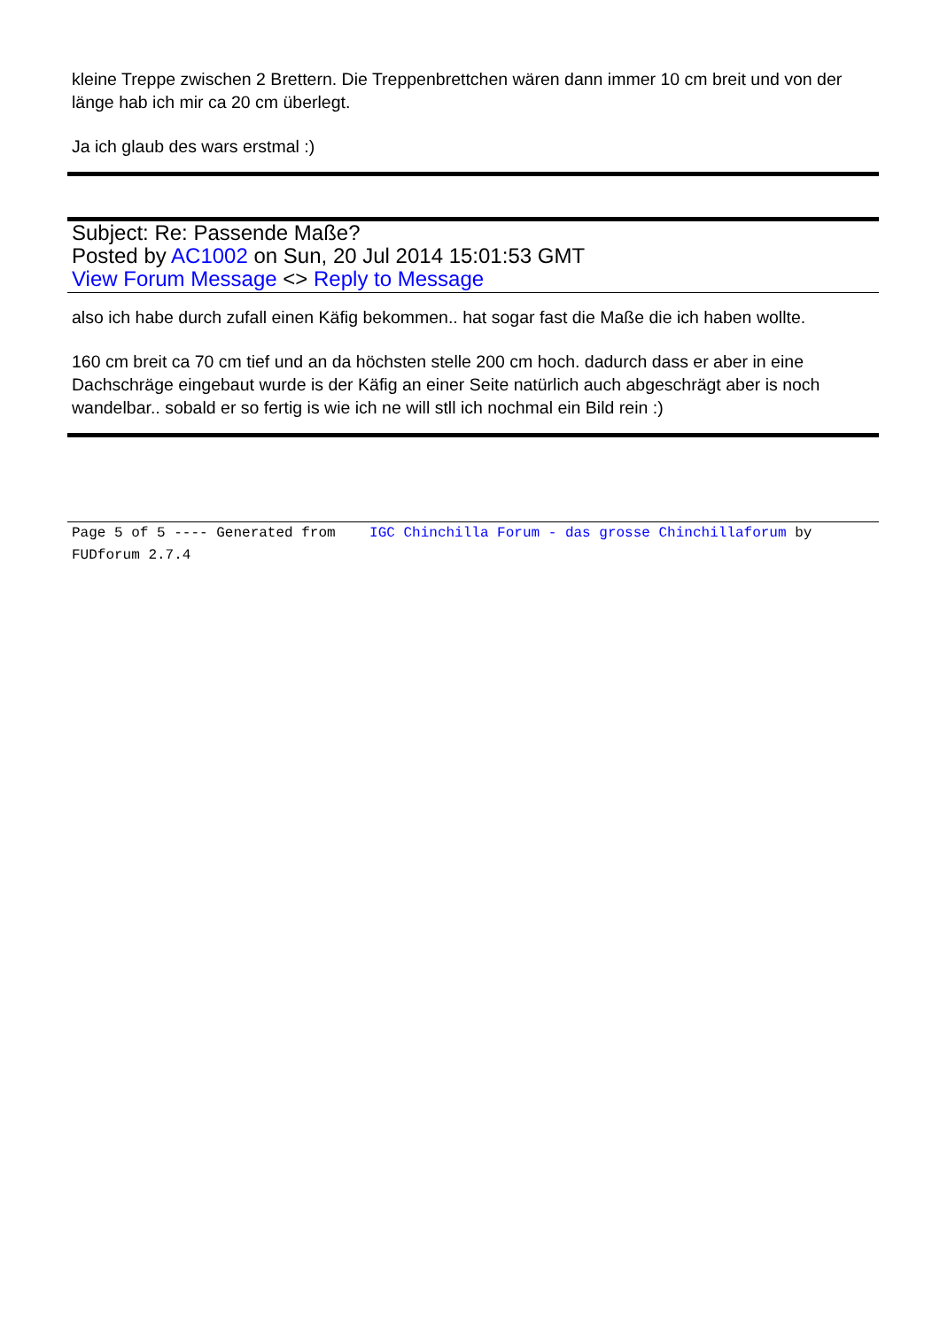kleine Treppe zwischen 2 Brettern. Die Treppenbrettchen wären dann immer 10 cm breit und von der länge hab ich mir ca 20 cm überlegt.
Ja ich glaub des wars erstmal :)
Subject: Re: Passende Maße?
Posted by AC1002 on Sun, 20 Jul 2014 15:01:53 GMT
View Forum Message <> Reply to Message
also ich habe durch zufall einen Käfig bekommen.. hat sogar fast die Maße die ich haben wollte.
160 cm breit ca 70 cm tief und an da höchsten stelle 200 cm hoch. dadurch dass er aber in eine Dachschräge eingebaut wurde is der Käfig an einer Seite natürlich auch abgeschrägt aber is noch wandelbar.. sobald er so fertig is wie ich ne will stll ich nochmal ein Bild rein :)
Page 5 of 5 ---- Generated from IGC Chinchilla Forum - das grosse Chinchillaforum by FUDforum 2.7.4